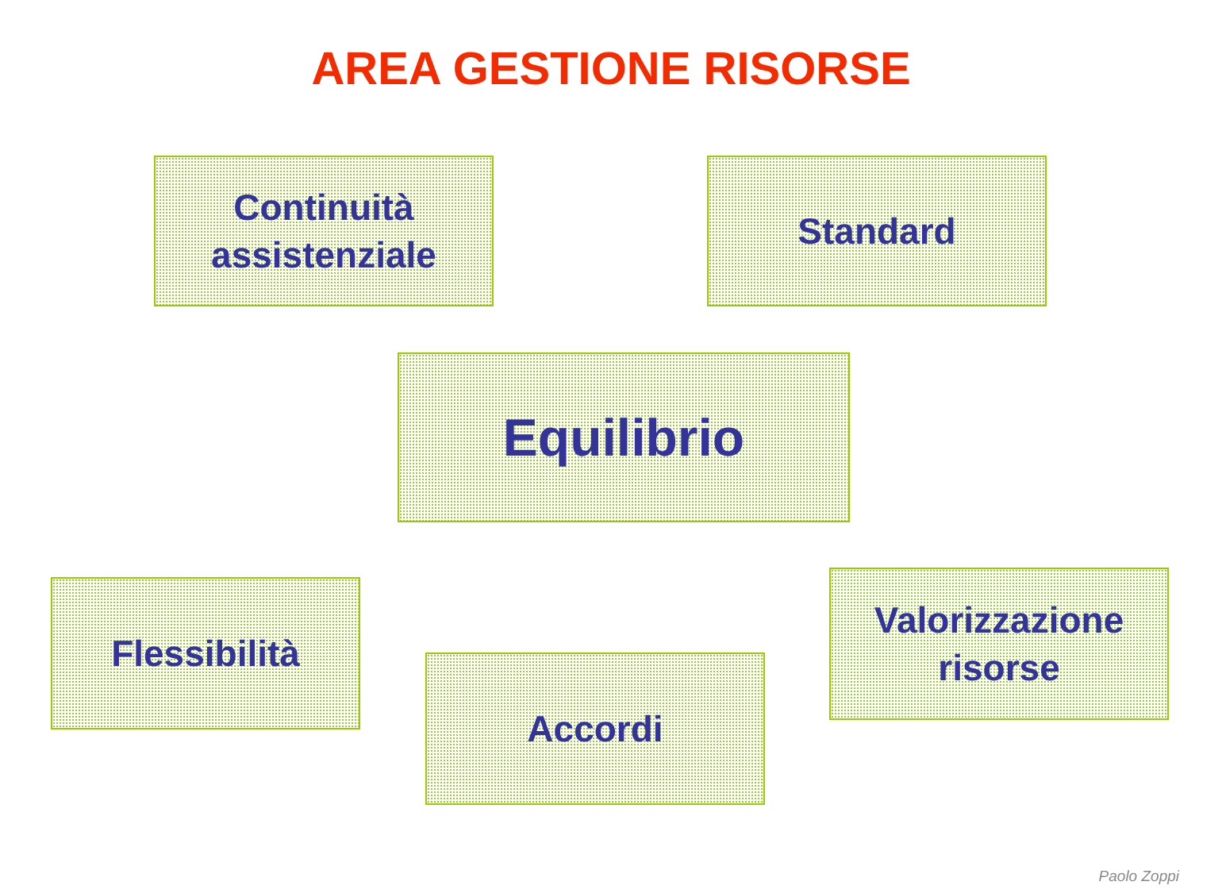AREA GESTIONE RISORSE
Continuità
assistenziale
Standard
Equilibrio
Flessibilità
Valorizzazione
risorse
Accordi
Paolo Zoppi